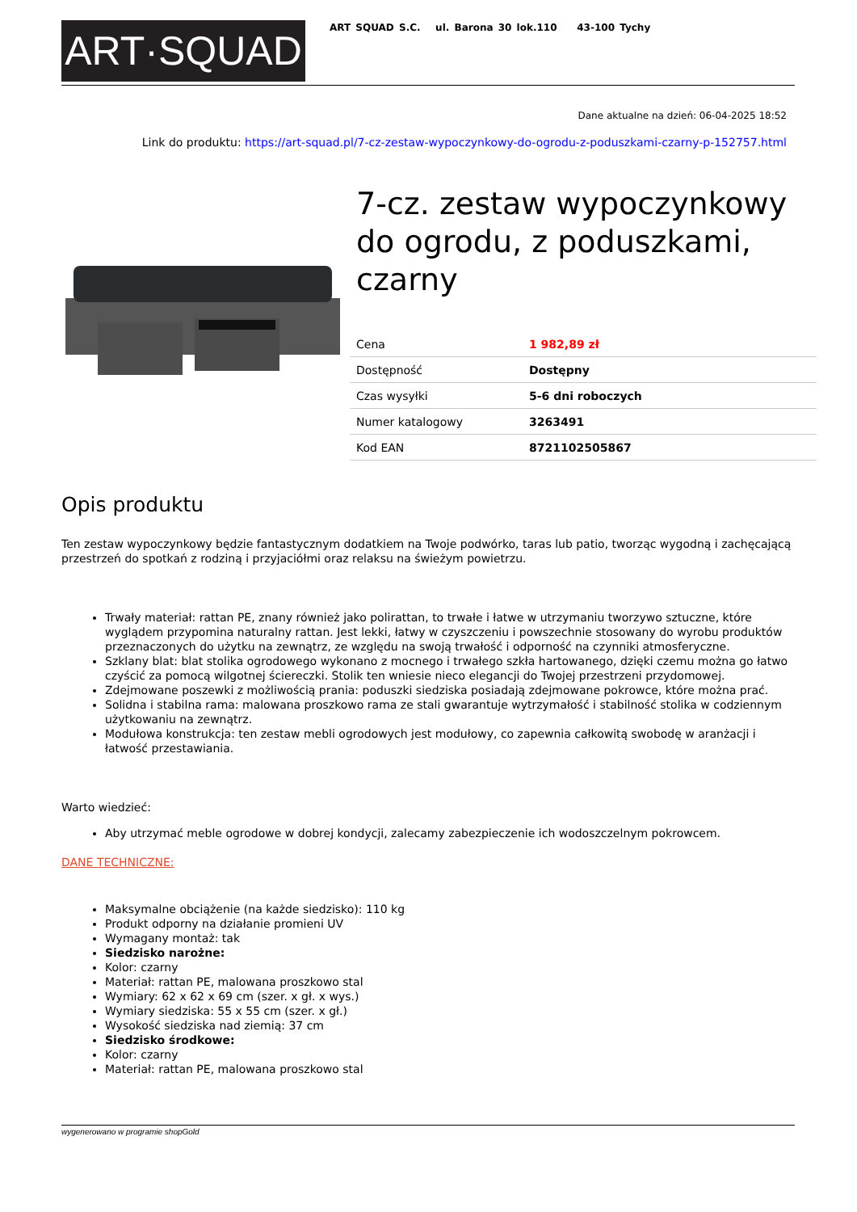ART·SQUAD
ART SQUAD S.C. ul. Barona 30 lok.110 43-100 Tychy
Dane aktualne na dzień: 06-04-2025 18:52
Link do produktu: https://art-squad.pl/7-cz-zestaw-wypoczynkowy-do-ogrodu-z-poduszkami-czarny-p-152757.html
7-cz. zestaw wypoczynkowy do ogrodu, z poduszkami, czarny
| Cena | 1 982,89 zł |
| Dostępność | Dostępny |
| Czas wysyłki | 5-6 dni roboczych |
| Numer katalogowy | 3263491 |
| Kod EAN | 8721102505867 |
Opis produktu
Ten zestaw wypoczynkowy będzie fantastycznym dodatkiem na Twoje podwórko, taras lub patio, tworząc wygodną i zachęcającą przestrzeń do spotkań z rodziną i przyjaciółmi oraz relaksu na świeżym powietrzu.
Trwały materiał: rattan PE, znany również jako polirattan, to trwałe i łatwe w utrzymaniu tworzywo sztuczne, które wyglądem przypomina naturalny rattan. Jest lekki, łatwy w czyszczeniu i powszechnie stosowany do wyrobu produktów przeznaczonych do użytku na zewnątrz, ze względu na swoją trwałość i odporność na czynniki atmosferyczne.
Szklany blat: blat stolika ogrodowego wykonano z mocnego i trwałego szkła hartowanego, dzięki czemu można go łatwo czyścić za pomocą wilgotnej ściereczki. Stolik ten wniesie nieco elegancji do Twojej przestrzeni przydomowej.
Zdejmowane poszewki z możliwością prania: poduszki siedziska posiadają zdejmowane pokrowce, które można prać.
Solidna i stabilna rama: malowana proszkowo rama ze stali gwarantuje wytrzymałość i stabilność stolika w codziennym użytkowaniu na zewnątrz.
Modułowa konstrukcja: ten zestaw mebli ogrodowych jest modułowy, co zapewnia całkowitą swobodę w aranżacji i łatwość przestawiania.
Warto wiedzieć:
Aby utrzymać meble ogrodowe w dobrej kondycji, zalecamy zabezpieczenie ich wodoszczelnym pokrowcem.
DANE TECHNICZNE:
Maksymalne obciążenie (na każde siedzisko): 110 kg
Produkt odporny na działanie promieni UV
Wymagany montaż: tak
Siedzisko narożne:
Kolor: czarny
Materiał: rattan PE, malowana proszkowo stal
Wymiary: 62 x 62 x 69 cm (szer. x gł. x wys.)
Wymiary siedziska: 55 x 55 cm (szer. x gł.)
Wysokość siedziska nad ziemią: 37 cm
Siedzisko środkowe:
Kolor: czarny
Materiał: rattan PE, malowana proszkowo stal
wygenerowano w programie shopGold